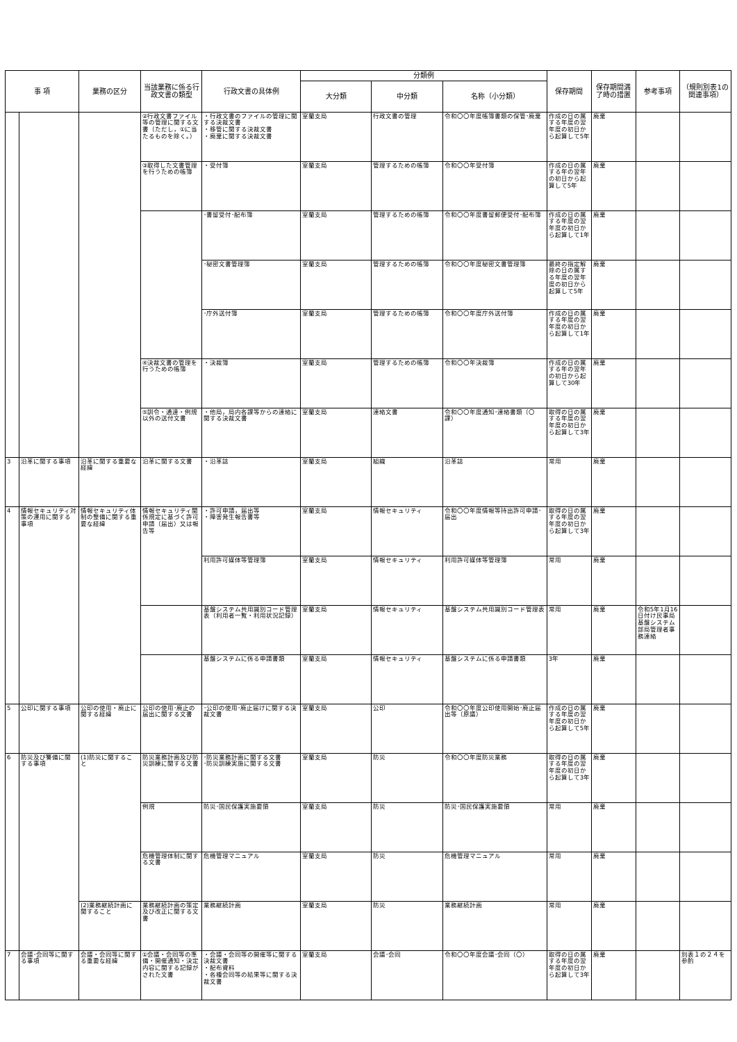| 事 項 | | 業務の区分 | 当該業務に係る行政文書の類型 | 行政文書の具体例 | 分類例 | | | 保存期間 | 保存期間満了時の措置 | 参考事項 | （規則別表1の関連事項） |
| --- | --- | --- | --- | --- | --- | --- | --- | --- | --- | --- | --- |
| | | | | | 大分類 | 中分類 | 名称（小分類） | | | | |
| | | | ②行政文書ファイル等の管理に関する文書（ただし，①に当たるものを除く。） | ・行政文書のファイルの管理に関する決裁文書 ・移管に関する決裁文書 ・廃棄に関する決裁文書 | 室蘭支局 | 行政文書の管理 | 令和〇〇年度帳簿書類の保管･廃棄 | 作成の日の属する年度の翌年度の初日から起算して5年 | 廃棄 | | |
| | | | ③取得した文書管理を行うための帳簿 | ・受付簿 | 室蘭支局 | 管理するための帳簿 | 令和〇〇年受付簿 | 作成の日の属する年の翌年の初日から起算して5年 | 廃棄 | | |
| | | | | ･書留受付･配布簿 | 室蘭支局 | 管理するための帳簿 | 令和〇〇年度書留郵便受付･配布簿 | 作成の日の属する年度の翌年度の初日から起算して1年 | 廃棄 | | |
| | | | | ･秘密文書管理簿 | 室蘭支局 | 管理するための帳簿 | 令和〇〇年度秘密文書管理簿 | 最終の指定解除の日の属する年度の翌年度の初日から起算して5年 | 廃棄 | | |
| | | | | ･庁外送付簿 | 室蘭支局 | 管理するための帳簿 | 令和〇〇年度庁外送付簿 | 作成の日の属する年度の翌年度の初日から起算して1年 | 廃棄 | | |
| | | | ④決裁文書の管理を行うための帳簿 | ・決裁簿 | 室蘭支局 | 管理するための帳簿 | 令和〇〇年決裁簿 | 作成の日の属する年の翌年の初日から起算して30年 | 廃棄 | | |
| | | | ⑤訓令・通達・例規以外の送付文書 | ・他局，局内各課等からの連絡に関する決裁文書 | 室蘭支局 | 連絡文書 | 令和〇〇年度通知･連絡書類（〇課） | 取得の日の属する年度の翌年度の初日から起算して3年 | 廃棄 | | |
| 3 | 沿革に関する事項 | 沿革に関する重要な経緯 | 沿革に関する文書 | ・沿革誌 | 室蘭支局 | 組織 | 沿革誌 | 常用 | 廃棄 | | |
| 4 | 情報セキュリティ対策の運用に関する事項 | 情報セキュリティ体制の整備に関する重要な経緯 | 情報セキュリティ関係規定に基づく許可申請（届出）又は報告等 | ・許可申請，届出等 ・障害発生報告書等 | 室蘭支局 | 情報セキュリティ | 令和〇〇年度情報等持出許可申請･届出 | 取得の日の属する年度の翌年度の初日から起算して3年 | 廃棄 | | |
| | | | | 利用許可媒体等管理簿 | 室蘭支局 | 情報セキュリティ | 利用許可媒体等管理簿 | 常用 | 廃棄 | | |
| | | | | 基盤システム共用識別コード管理表（利用者一覧・利用状況記録） | 室蘭支局 | 情報セキュリティ | 基盤システム共用識別コード管理表 | 常用 | 廃棄 | 令和5年1月16日付け民事局基盤システム部局管理者事務連絡 | |
| | | | | 基盤システムに係る申請書類 | 室蘭支局 | 情報セキュリティ | 基盤システムに係る申請書類 | 3年 | 廃棄 | | |
| 5 | 公印に関する事項 | 公印の使用・廃止に関する経緯 | 公印の使用･廃止の届出に関する文書 | ･公印の使用･廃止届けに関する決裁文書 | 室蘭支局 | 公印 | 令和〇〇年度公印使用開始･廃止届出等（原議） | 作成の日の属する年度の翌年度の初日から起算して5年 | 廃棄 | | |
| 6 | 防災及び警備に関する事項 | (1)防災に関すること | 防災業務計画及び防災訓練に関する文書 | ･防災業務計画に関する文書 ･防災訓練実施に関する文書 | 室蘭支局 | 防災 | 令和〇〇年度防災業務 | 取得の日の属する年度の翌年度の初日から起算して3年 | 廃棄 | | |
| | | | 例規 | 防災･国民保護実施要領 | 室蘭支局 | 防災 | 防災･国民保護実施要領 | 常用 | 廃棄 | | |
| | | | 危機管理体制に関する文書 | 危機管理マニュアル | 室蘭支局 | 防災 | 危機管理マニュアル | 常用 | 廃棄 | | |
| | | (2)業務継続計画に関すること | 業務継続計画の策定及び改正に関する文書 | 業務継続計画 | 室蘭支局 | 防災 | 業務継続計画 | 常用 | 廃棄 | | |
| 7 | 会議･会同等に関する事項 | 会議・会同等に関する重要な経緯 | ①会議・会同等の準備・開催通知・決定内容に関する記録がされた文書 | ・会議・会同等の開催等に関する決裁文書 ・配布資料 ・各種会同等の結果等に関する決裁文書 | 室蘭支局 | 会議･会同 | 令和〇〇年度会議･会同（〇） | 取得の日の属する年度の翌年度の初日から起算して3年 | 廃棄 | | 別表１の２４を参酌 |